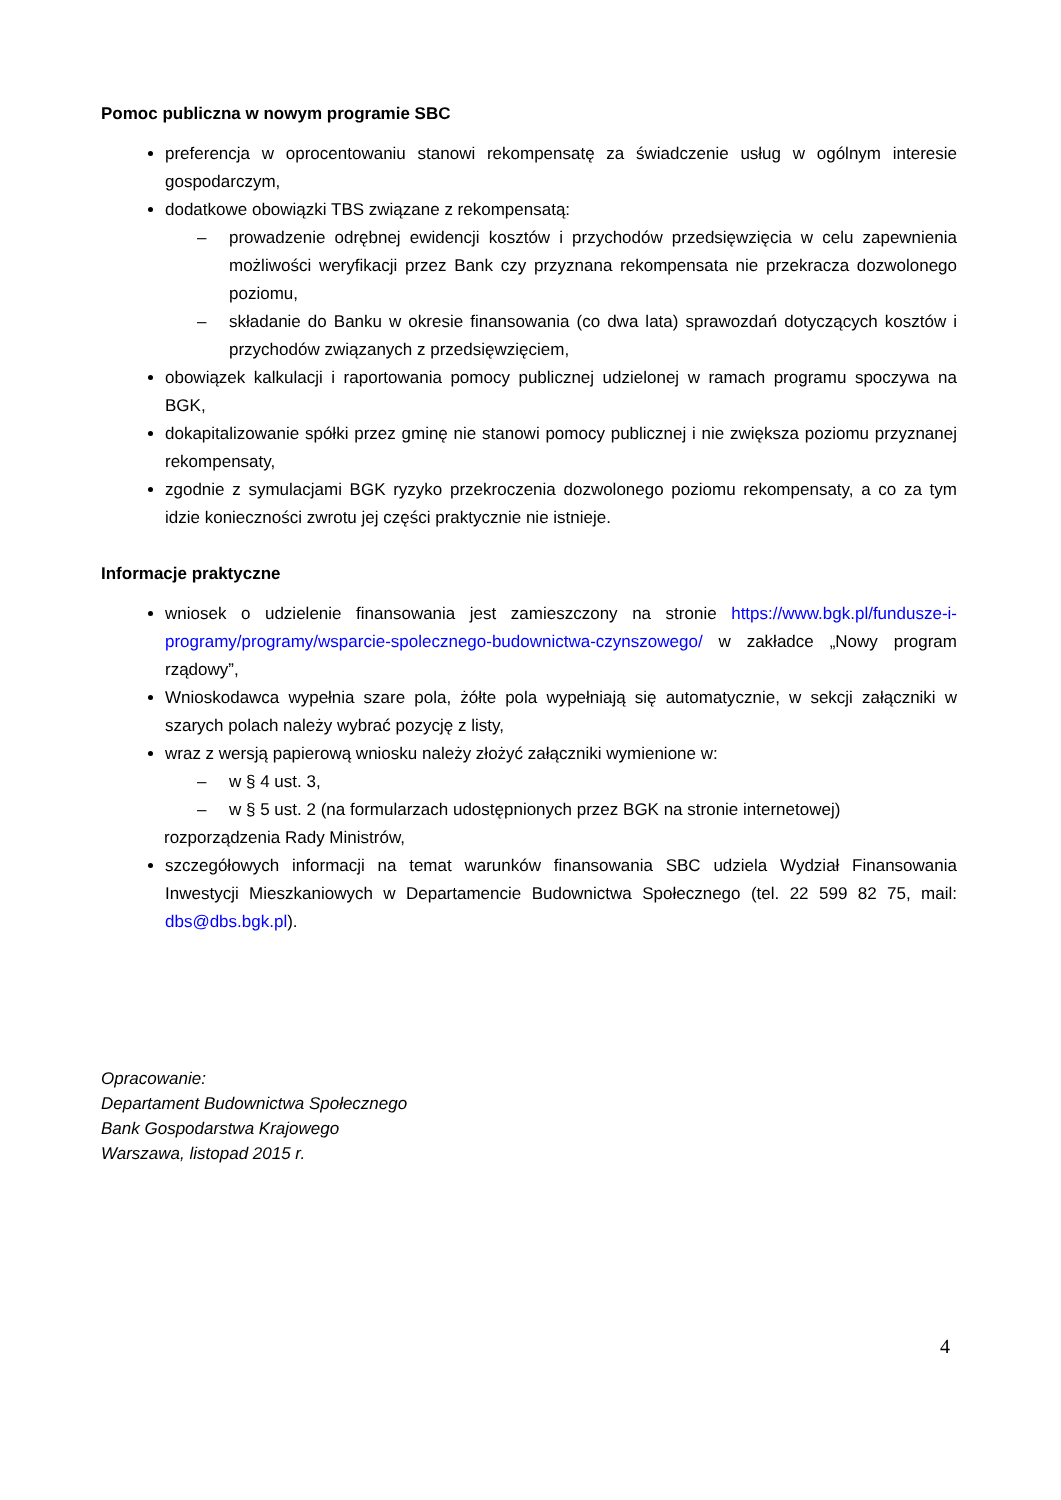Pomoc publiczna w nowym programie SBC
preferencja w oprocentowaniu stanowi rekompensatę za świadczenie usług w ogólnym interesie gospodarczym,
dodatkowe obowiązki TBS związane z rekompensatą:
– prowadzenie odrębnej ewidencji kosztów i przychodów przedsięwzięcia w celu zapewnienia możliwości weryfikacji przez Bank czy przyznana rekompensata nie przekracza dozwolonego poziomu,
– składanie do Banku w okresie finansowania (co dwa lata) sprawozdań dotyczących kosztów i przychodów związanych z przedsięwzięciem,
obowiązek kalkulacji i raportowania pomocy publicznej udzielonej w ramach programu spoczywa na BGK,
dokapitalizowanie spółki przez gminę nie stanowi pomocy publicznej i nie zwiększa poziomu przyznanej rekompensaty,
zgodnie z symulacjami BGK ryzyko przekroczenia dozwolonego poziomu rekompensaty, a co za tym idzie konieczności zwrotu jej części praktycznie nie istnieje.
Informacje praktyczne
wniosek o udzielenie finansowania jest zamieszczony na stronie https://www.bgk.pl/fundusze-i-programy/programy/wsparcie-spolecznego-budownictwa-czynszowego/ w zakładce „Nowy program rządowy”,
Wnioskodawca wypełnia szare pola, żółte pola wypełniają się automatycznie, w sekcji załączniki w szarych polach należy wybrać pozycję z listy,
wraz z wersją papierową wniosku należy złożyć załączniki wymienione w:
– w § 4 ust. 3,
– w § 5 ust. 2 (na formularzach udostępnionych przez BGK na stronie internetowej)
rozporządzenia Rady Ministrów,
szczegółowych informacji na temat warunków finansowania SBC udziela Wydział Finansowania Inwestycji Mieszkaniowych w Departamencie Budownictwa Społecznego (tel. 22 599 82 75, mail: dbs@dbs.bgk.pl).
Opracowanie:
Departament Budownictwa Społecznego
Bank Gospodarstwa Krajowego
Warszawa, listopad 2015 r.
4